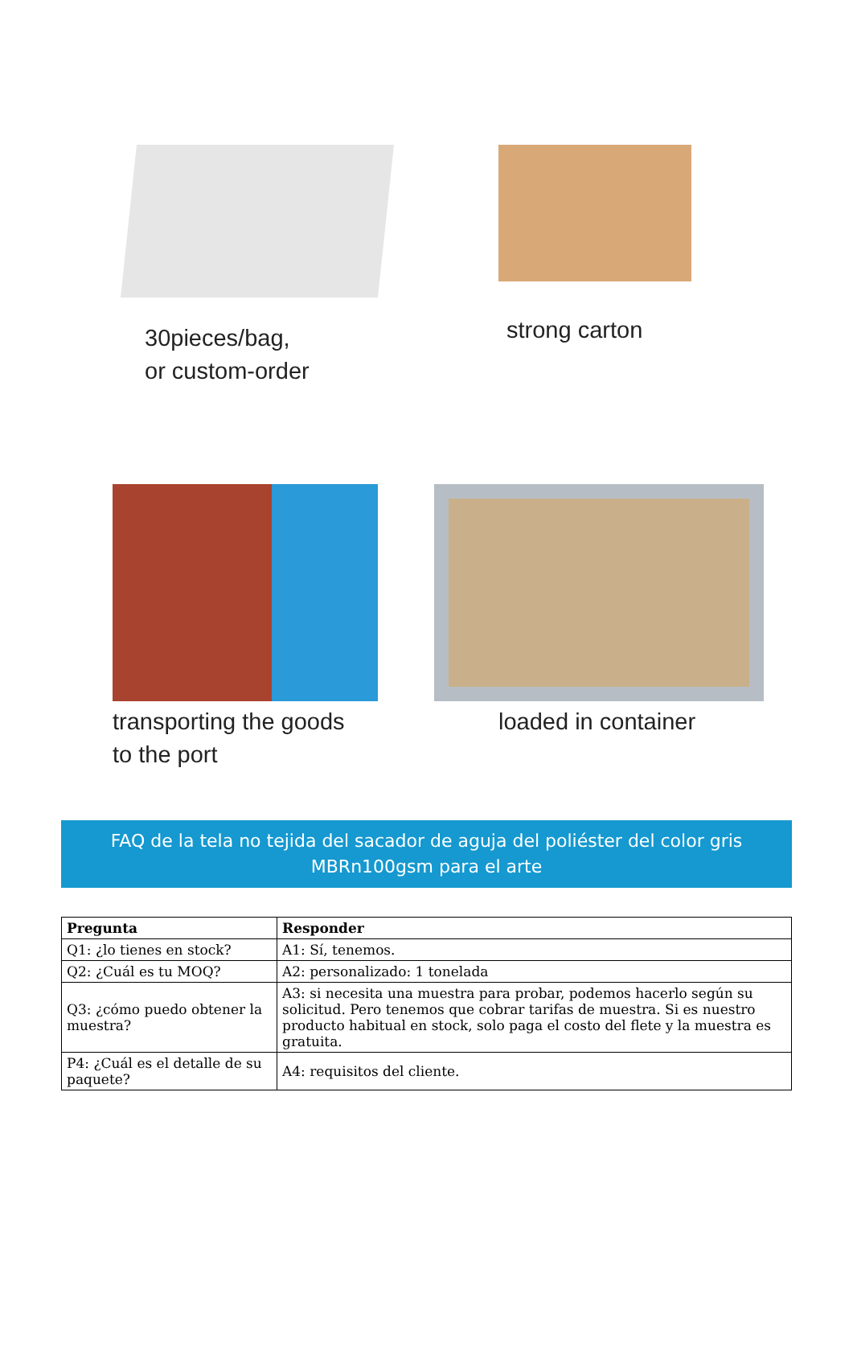30pieces/bag,
or custom-order
strong carton
transporting the goods
to the port
loaded in container
FAQ de la tela no tejida del sacador de aguja del poliéster del color gris MBRn100gsm para el arte
| Pregunta | Responder |
| --- | --- |
| Q1: ¿lo tienes en stock? | A1: Sí, tenemos. |
| Q2: ¿Cuál es tu MOQ? | A2: personalizado: 1 tonelada |
| Q3: ¿cómo puedo obtener la muestra? | A3: si necesita una muestra para probar, podemos hacerlo según su solicitud. Pero tenemos que cobrar tarifas de muestra. Si es nuestro producto habitual en stock, solo paga el costo del flete y la muestra es gratuita. |
| P4: ¿Cuál es el detalle de su paquete? | A4: requisitos del cliente. |